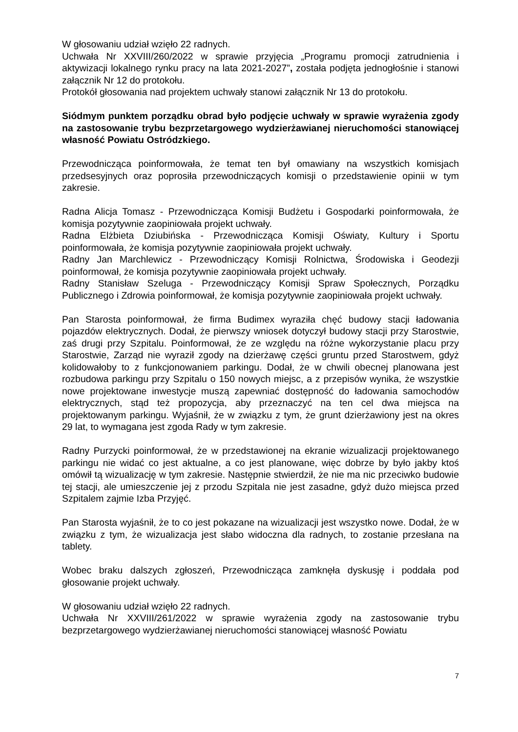W głosowaniu udział wzięło 22 radnych.
Uchwała Nr XXVIII/260/2022 w sprawie przyjęcia „Programu promocji zatrudnienia i aktywizacji lokalnego rynku pracy na lata 2021-2027”, została podjęta jednogłośnie i stanowi załącznik Nr 12 do protokołu.
Protokół głosowania nad projektem uchwały stanowi załącznik Nr 13 do protokołu.
Siódmym punktem porządku obrad było podjęcie uchwały w sprawie wyrażenia zgody na zastosowanie trybu bezprzetargowego wydzierżawianej nieruchomości stanowiącej własność Powiatu Ostródzkiego.
Przewodnicząca poinformowała, że temat ten był omawiany na wszystkich komisjach przedsesyjnych oraz poprosiła przewodniczących komisji o przedstawienie opinii w tym zakresie.
Radna Alicja Tomasz - Przewodnicząca Komisji Budżetu i Gospodarki poinformowała, że komisja pozytywnie zaopiniowała projekt uchwały.
Radna Elżbieta Dziubińska - Przewodnicząca Komisji Oświaty, Kultury i Sportu poinformowała, że komisja pozytywnie zaopiniowała projekt uchwały.
Radny Jan Marchlewicz - Przewodniczący Komisji Rolnictwa, Środowiska i Geodezji poinformował, że komisja pozytywnie zaopiniowała projekt uchwały.
Radny Stanisław Szeluga - Przewodniczący Komisji Spraw Społecznych, Porządku Publicznego i Zdrowia poinformował, że komisja pozytywnie zaopiniowała projekt uchwały.
Pan Starosta poinformował, że firma Budimex wyraziła chęć budowy stacji ładowania pojazdów elektrycznych. Dodał, że pierwszy wniosek dotyczył budowy stacji przy Starostwie, zaś drugi przy Szpitalu. Poinformował, że ze względu na różne wykorzystanie placu przy Starostwie, Zarząd nie wyraził zgody na dzierżawę części gruntu przed Starostwem, gdyż kolidowałoby to z funkcjonowaniem parkingu. Dodał, że w chwili obecnej planowana jest rozbudowa parkingu przy Szpitalu o 150 nowych miejsc, a z przepisów wynika, że wszystkie nowe projektowane inwestycje muszą zapewniać dostępność do ładowania samochodów elektrycznych, stąd też propozycja, aby przeznaczyć na ten cel dwa miejsca na projektowanym parkingu. Wyjaśnił, że w związku z tym, że grunt dzierżawiony jest na okres 29 lat, to wymagana jest zgoda Rady w tym zakresie.
Radny Purzycki poinformował, że w przedstawionej na ekranie wizualizacji projektowanego parkingu nie widać co jest aktualne, a co jest planowane, więc dobrze by było jakby ktoś omówił tą wizualizację w tym zakresie. Następnie stwierdził, że nie ma nic przeciwko budowie tej stacji, ale umieszczenie jej z przodu Szpitala nie jest zasadne, gdyż dużo miejsca przed Szpitalem zajmie Izba Przyjęć.
Pan Starosta wyjaśnił, że to co jest pokazane na wizualizacji jest wszystko nowe. Dodał, że w związku z tym, że wizualizacja jest słabo widoczna dla radnych, to zostanie przesłana na tablety.
Wobec braku dalszych zgłoszeń, Przewodnicząca zamknęła dyskusję i poddała pod głosowanie projekt uchwały.
W głosowaniu udział wzięło 22 radnych.
Uchwała Nr XXVIII/261/2022 w sprawie wyrażenia zgody na zastosowanie trybu bezprzetargowego wydzierżawianej nieruchomości stanowiącej własność Powiatu
7